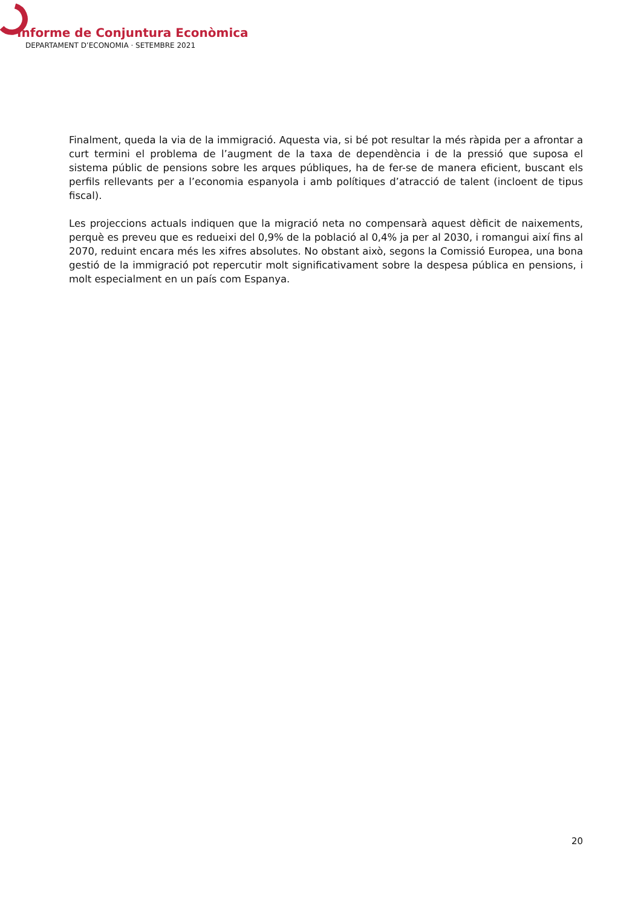Informe de Conjuntura Econòmica
DEPARTAMENT D’ECONOMIA · SETEMBRE 2021
Finalment, queda la via de la immigració. Aquesta via, si bé pot resultar la més ràpida per a afrontar a curt termini el problema de l’augment de la taxa de dependència i de la pressió que suposa el sistema públic de pensions sobre les arques públiques, ha de fer-se de manera eficient, buscant els perfils rellevants per a l’economia espanyola i amb polítiques d’atracció de talent (incloent de tipus fiscal).
Les projeccions actuals indiquen que la migració neta no compensarà aquest dèficit de naixements, perquè es preveu que es redueixi del 0,9% de la població al 0,4% ja per al 2030, i romangui així fins al 2070, reduint encara més les xifres absolutes. No obstant això, segons la Comissió Europea, una bona gestió de la immigració pot repercutir molt significativament sobre la despesa pública en pensions, i molt especialment en un país com Espanya.
20